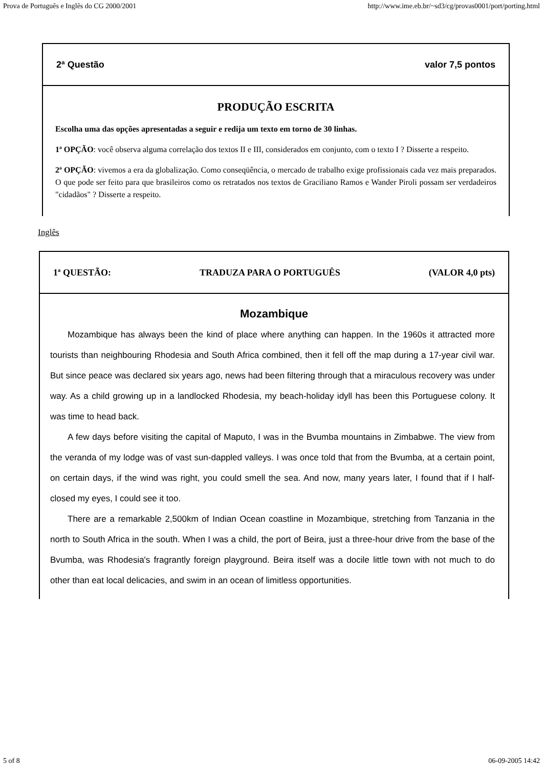Prova de Português e Inglês do CG 2000/2001 http://www.ime.eb.br/~sd3/cg/provas0001/port/porting.html
2ª Questão valor 7,5 pontos
PRODUÇÃO ESCRITA
Escolha uma das opções apresentadas a seguir e redija um texto em torno de 30 linhas.
1ª OPÇÃO: você observa alguma correlação dos textos II e III, considerados em conjunto, com o texto I ? Disserte a respeito.
2ª OPÇÃO: vivemos a era da globalização. Como conseqüência, o mercado de trabalho exige profissionais cada vez mais preparados. O que pode ser feito para que brasileiros como os retratados nos textos de Graciliano Ramos e Wander Piroli possam ser verdadeiros "cidadãos" ? Disserte a respeito.
Inglês
1ª QUESTÃO: TRADUZA PARA O PORTUGUÊS (VALOR 4,0 pts)
Mozambique
Mozambique has always been the kind of place where anything can happen. In the 1960s it attracted more tourists than neighbouring Rhodesia and South Africa combined, then it fell off the map during a 17-year civil war. But since peace was declared six years ago, news had been filtering through that a miraculous recovery was under way. As a child growing up in a landlocked Rhodesia, my beach-holiday idyll has been this Portuguese colony. It was time to head back.
A few days before visiting the capital of Maputo, I was in the Bvumba mountains in Zimbabwe. The view from the veranda of my lodge was of vast sun-dappled valleys. I was once told that from the Bvumba, at a certain point, on certain days, if the wind was right, you could smell the sea. And now, many years later, I found that if I half-closed my eyes, I could see it too.
There are a remarkable 2,500km of Indian Ocean coastline in Mozambique, stretching from Tanzania in the north to South Africa in the south. When I was a child, the port of Beira, just a three-hour drive from the base of the Bvumba, was Rhodesia's fragrantly foreign playground. Beira itself was a docile little town with not much to do other than eat local delicacies, and swim in an ocean of limitless opportunities.
5 of 8 06-09-2005 14:42